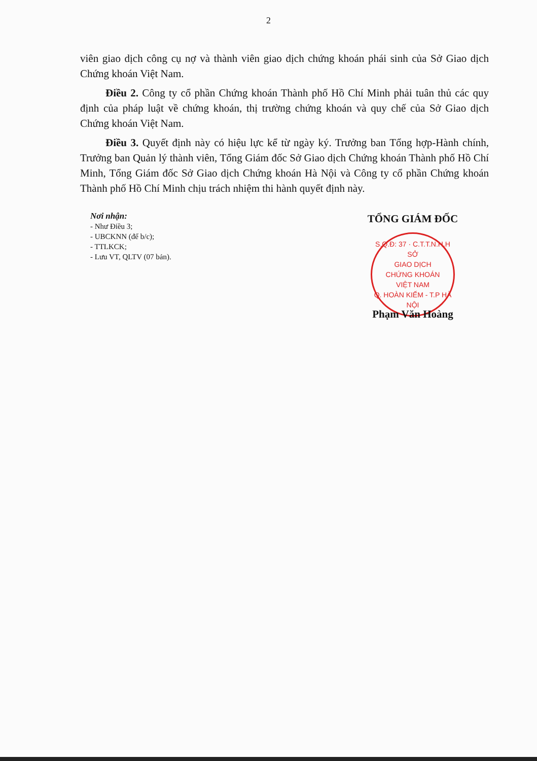2
viên giao dịch công cụ nợ và thành viên giao dịch chứng khoán phái sinh của Sở Giao dịch Chứng khoán Việt Nam.
Điều 2. Công ty cổ phần Chứng khoán Thành phố Hồ Chí Minh phải tuân thủ các quy định của pháp luật về chứng khoán, thị trường chứng khoán và quy chế của Sở Giao dịch Chứng khoán Việt Nam.
Điều 3. Quyết định này có hiệu lực kể từ ngày ký. Trưởng ban Tổng hợp-Hành chính, Trưởng ban Quản lý thành viên, Tổng Giám đốc Sở Giao dịch Chứng khoán Thành phố Hồ Chí Minh, Tổng Giám đốc Sở Giao dịch Chứng khoán Hà Nội và Công ty cổ phần Chứng khoán Thành phố Hồ Chí Minh chịu trách nhiệm thi hành quyết định này.
Nơi nhận:
- Như Điều 3;
- UBCKNN (để b/c);
- TTLKCK;
- Lưu VT, QLTV (07 bản).
TỔNG GIÁM ĐỐC
S.Q.Đ: 37 · C.T.T.N.H.H
SỞ
GIAO DỊCH
CHỨNG KHOÁN
VIỆT NAM
Q. HOÀN KIẾM - T.P HÀ NỘI
Phạm Văn Hoàng